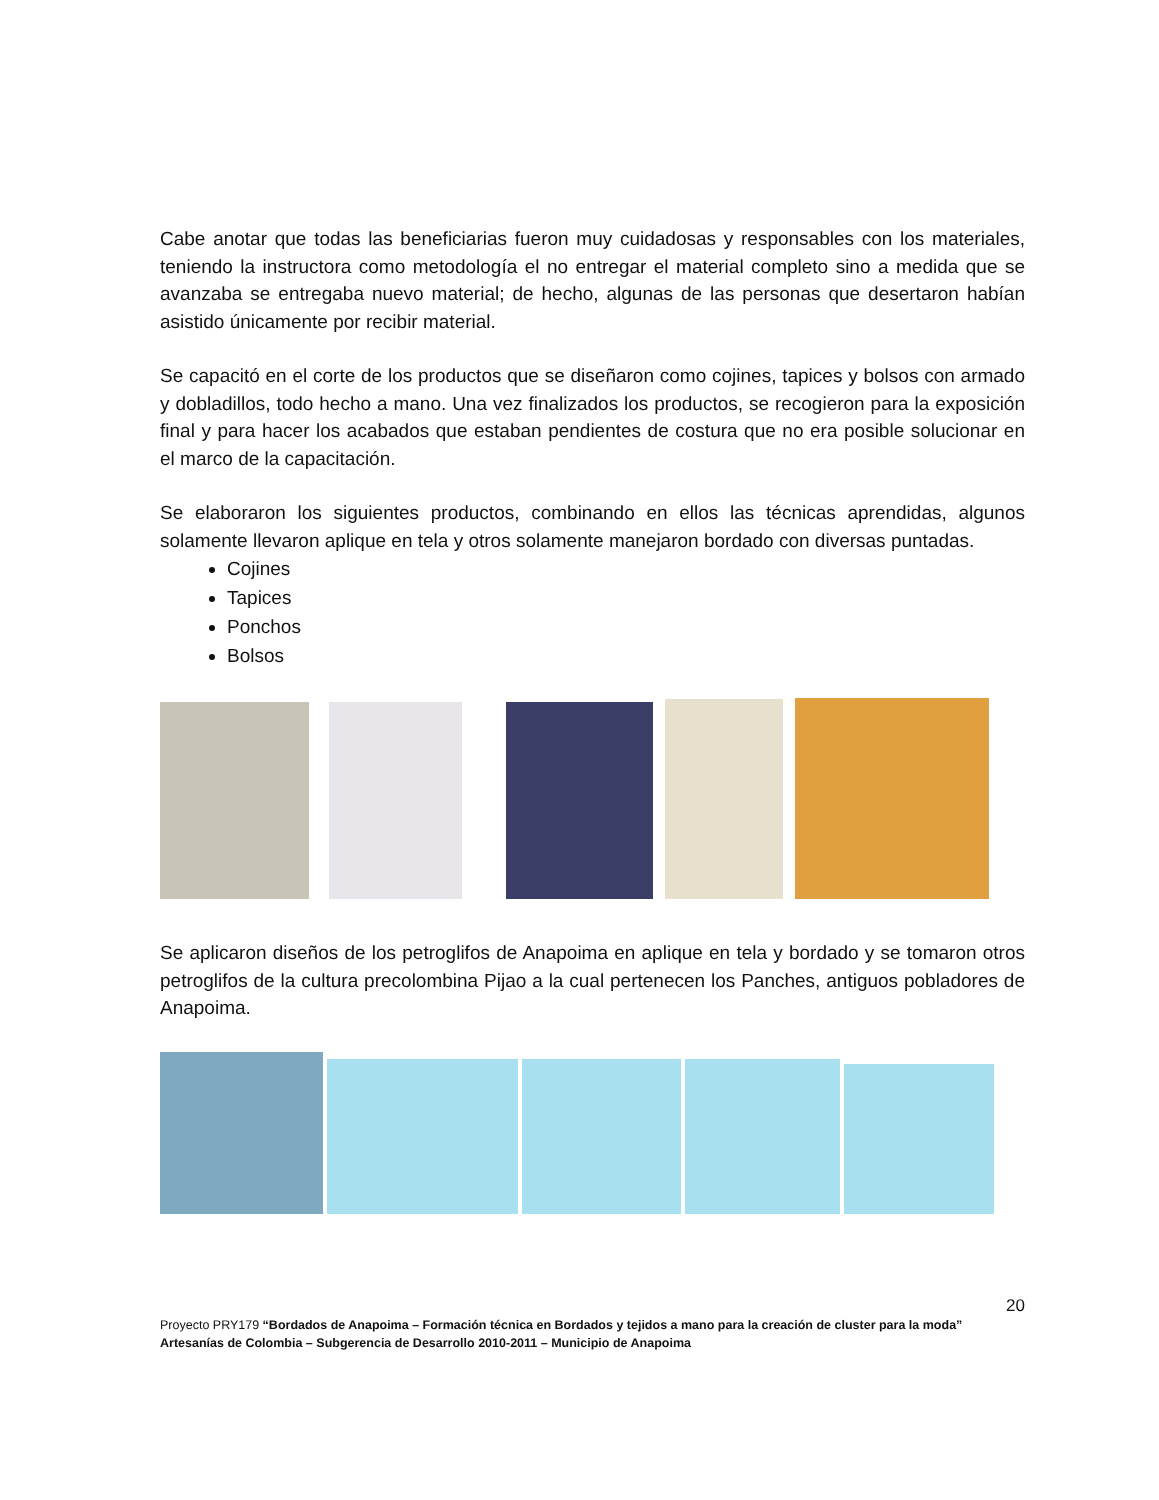Cabe anotar que todas las beneficiarias fueron muy cuidadosas y responsables con los materiales, teniendo la instructora como metodología el no entregar el material completo sino a medida que se avanzaba se entregaba nuevo material; de hecho, algunas de las personas que desertaron habían asistido únicamente por recibir material.
Se capacitó en el corte de los productos que se diseñaron como cojines, tapices y bolsos con armado y dobladillos, todo hecho a mano. Una vez finalizados los productos, se recogieron para la exposición final y para hacer los acabados que estaban pendientes de costura que no era posible solucionar en el marco de la capacitación.
Se elaboraron los siguientes productos, combinando en ellos las técnicas aprendidas, algunos solamente llevaron aplique en tela y otros solamente manejaron bordado con diversas puntadas.
Cojines
Tapices
Ponchos
Bolsos
Se aplicaron diseños de los petroglifos de Anapoima en aplique en tela y bordado y se tomaron otros petroglifos de la cultura precolombina Pijao a la cual pertenecen los Panches, antiguos pobladores de Anapoima.
20
Proyecto PRY179 “Bordados de Anapoima – Formación técnica en Bordados y tejidos a mano para la creación de cluster para la moda”
Artesanías de Colombia – Subgerencia de Desarrollo 2010-2011 – Municipio de Anapoima